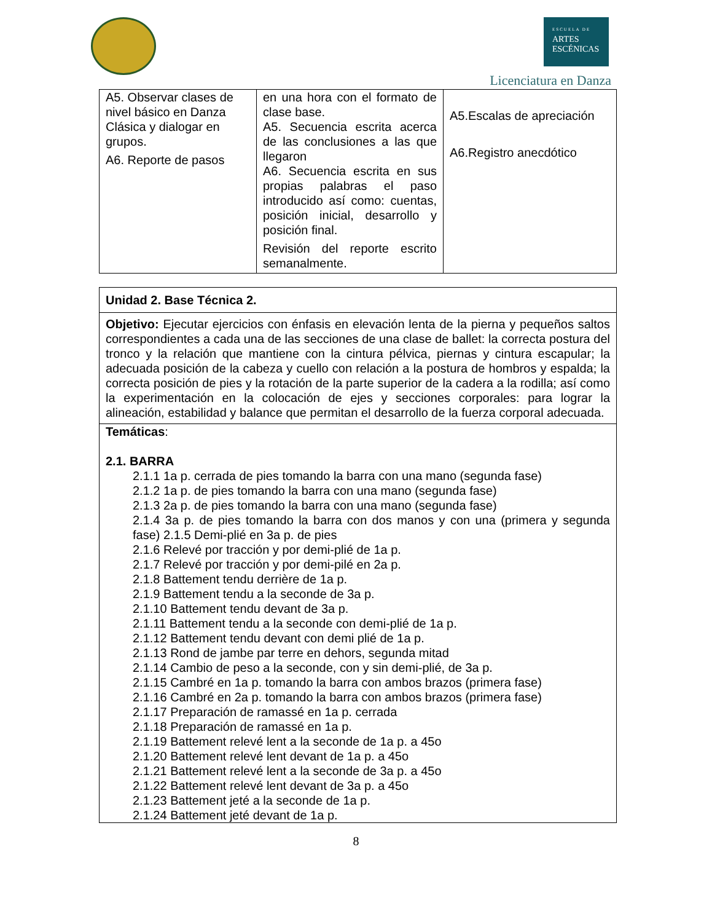ESCUELA DE
ARTES
ESCÉNICAS
Licenciatura en Danza
| A5. Observar clases de nivel básico en Danza Clásica y dialogar en grupos. A6. Reporte de pasos | en una hora con el formato de clase base. A5. Secuencia escrita acerca de las conclusiones a las que llegaron A6. Secuencia escrita en sus propias palabras el paso introducido así como: cuentas, posición inicial, desarrollo y posición final. Revisión del reporte escrito semanalmente. | A5.Escalas de apreciación A6.Registro anecdótico |
| Unidad 2. Base Técnica 2. |
| Objetivo: Ejecutar ejercicios con énfasis en elevación lenta de la pierna y pequeños saltos correspondientes a cada una de las secciones de una clase de ballet: la correcta postura del tronco y la relación que mantiene con la cintura pélvica, piernas y cintura escapular; la adecuada posición de la cabeza y cuello con relación a la postura de hombros y espalda; la correcta posición de pies y la rotación de la parte superior de la cadera a la rodilla; así como la experimentación en la colocación de ejes y secciones corporales: para lograr la alineación, estabilidad y balance que permitan el desarrollo de la fuerza corporal adecuada. |
| Temáticas : 2.1. BARRA 2.1.1 1a p. cerrada de pies tomando la barra con una mano (segunda fase) 2.1.2 1a p. de pies tomando la barra con una mano (segunda fase) 2.1.3 2a p. de pies tomando la barra con una mano (segunda fase) 2.1.4 3a p. de pies tomando la barra con dos manos y con una (primera y segunda fase) 2.1.5 Demi-plié en 3a p. de pies 2.1.6 Relevé por tracción y por demi-plié de 1a p. 2.1.7 Relevé por tracción y por demi-pilé en 2a p. 2.1.8 Battement tendu derrière de 1a p. 2.1.9 Battement tendu a la seconde de 3a p. 2.1.10 Battement tendu devant de 3a p. 2.1.11 Battement tendu a la seconde con demi-plié de 1a p. 2.1.12 Battement tendu devant con demi plié de 1a p. 2.1.13 Rond de jambe par terre en dehors, segunda mitad 2.1.14 Cambio de peso a la seconde, con y sin demi-plié, de 3a p. 2.1.15 Cambré en 1a p. tomando la barra con ambos brazos (primera fase) 2.1.16 Cambré en 2a p. tomando la barra con ambos brazos (primera fase) 2.1.17 Preparación de ramassé en 1a p. cerrada 2.1.18 Preparación de ramassé en 1a p. 2.1.19 Battement relevé lent a la seconde de 1a p. a 45o 2.1.20 Battement relevé lent devant de 1a p. a 45o 2.1.21 Battement relevé lent a la seconde de 3a p. a 45o 2.1.22 Battement relevé lent devant de 3a p. a 45o 2.1.23 Battement jeté a la seconde de 1a p. 2.1.24 Battement jeté devant de 1a p. |
8